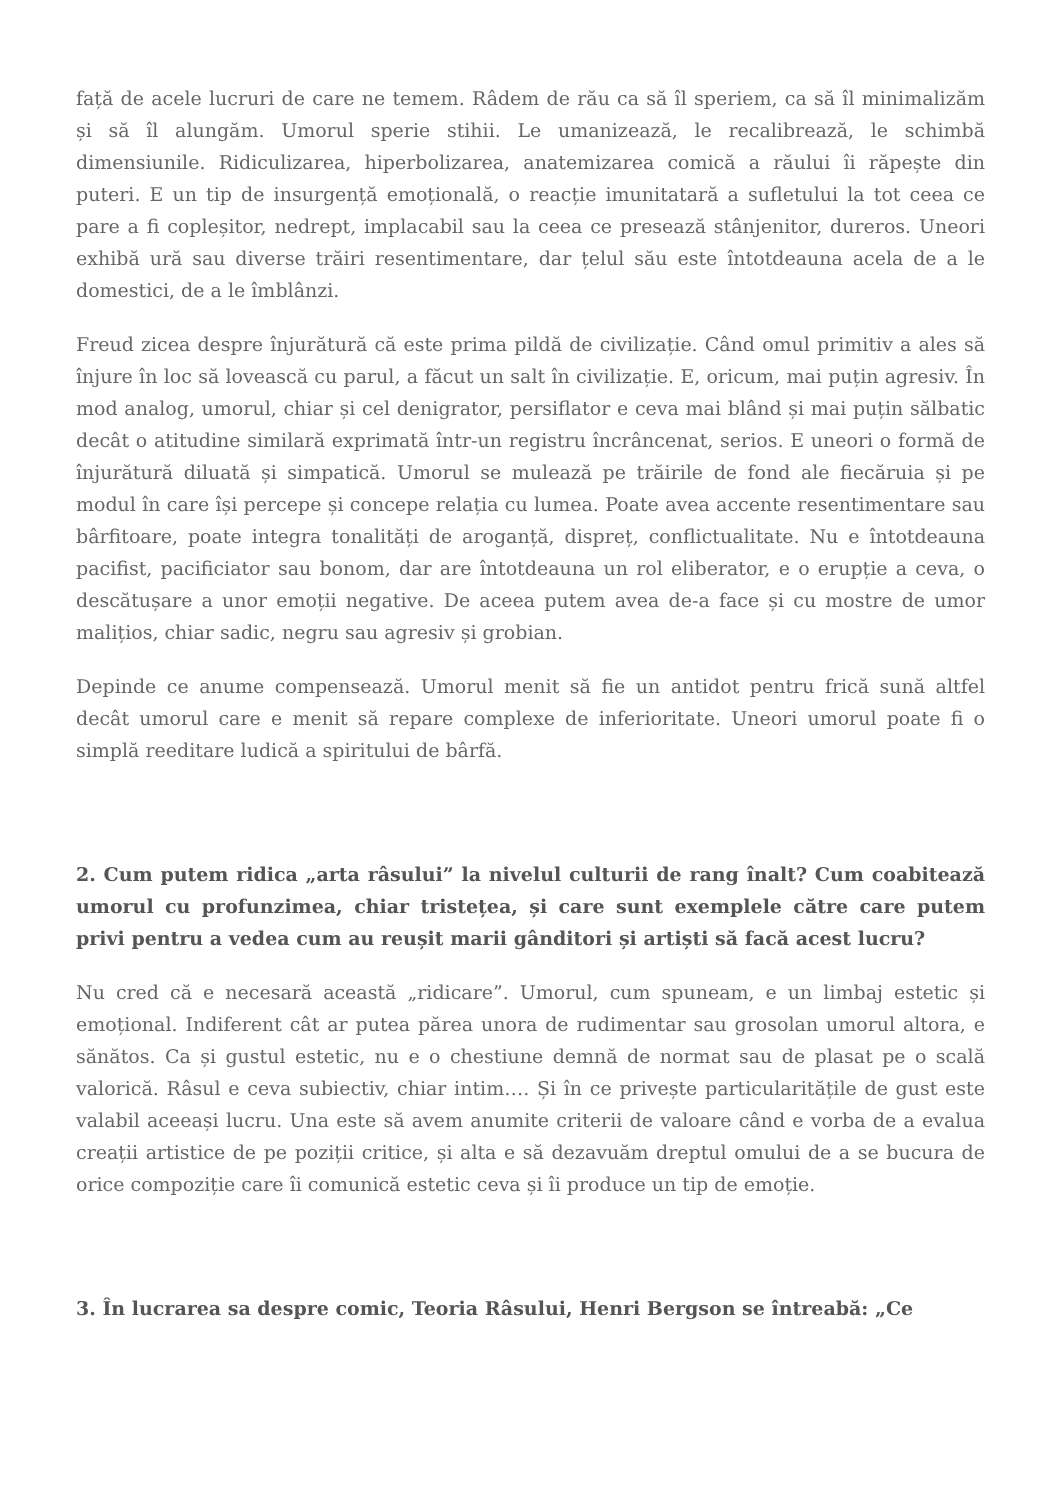față de acele lucruri de care ne temem. Râdem de rău ca să îl speriem, ca să îl minimalizăm și să îl alungăm. Umorul sperie stihii. Le umanizează, le recalibrează, le schimbă dimensiunile. Ridiculizarea, hiperbolizarea, anatemizarea comică a răului îi răpește din puteri. E un tip de insurgență emoțională, o reacție imunitatară a sufletului la tot ceea ce pare a fi copleșitor, nedrept, implacabil sau la ceea ce presează stânjenitor, dureros. Uneori exhibă ură sau diverse trăiri resentimentare, dar țelul său este întotdeauna acela de a le domestici, de a le îmblânzi.
Freud zicea despre înjurătură că este prima pildă de civilizație. Când omul primitiv a ales să înjure în loc să lovească cu parul, a făcut un salt în civilizație. E, oricum, mai puțin agresiv. În mod analog, umorul, chiar și cel denigrator, persiflator e ceva mai blând și mai puțin sălbatic decât o atitudine similară exprimată într-un registru încrâncenat, serios. E uneori o formă de înjurătură diluată și simpatică. Umorul se mulează pe trăirile de fond ale fiecăruia și pe modul în care își percepe și concepe relația cu lumea. Poate avea accente resentimentare sau bârfitoare, poate integra tonalități de aroganță, dispreț, conflictualitate. Nu e întotdeauna pacifist, pacificiator sau bonom, dar are întotdeauna un rol eliberator, e o erupție a ceva, o descătușare a unor emoții negative. De aceea putem avea de-a face și cu mostre de umor malițios, chiar sadic, negru sau agresiv și grobian.
Depinde ce anume compensează. Umorul menit să fie un antidot pentru frică sună altfel decât umorul care e menit să repare complexe de inferioritate. Uneori umorul poate fi o simplă reeditare ludică a spiritului de bârfă.
2. Cum putem ridica „arta râsului” la nivelul culturii de rang înalt? Cum coabitează umorul cu profunzimea, chiar tristețea, și care sunt exemplele către care putem privi pentru a vedea cum au reușit marii gânditori și artiști să facă acest lucru?
Nu cred că e necesară această „ridicare”. Umorul, cum spuneam, e un limbaj estetic și emoțional. Indiferent cât ar putea părea unora de rudimentar sau grosolan umorul altora, e sănătos. Ca și gustul estetic, nu e o chestiune demnă de normat sau de plasat pe o scală valorică. Râsul e ceva subiectiv, chiar intim…. Și în ce privește particularitățile de gust este valabil aceeași lucru. Una este să avem anumite criterii de valoare când e vorba de a evalua creații artistice de pe poziții critice, și alta e să dezavuăm dreptul omului de a se bucura de orice compoziție care îi comunică estetic ceva și îi produce un tip de emoție.
3. În lucrarea sa despre comic, Teoria Râsului, Henri Bergson se întreabă: „Ce